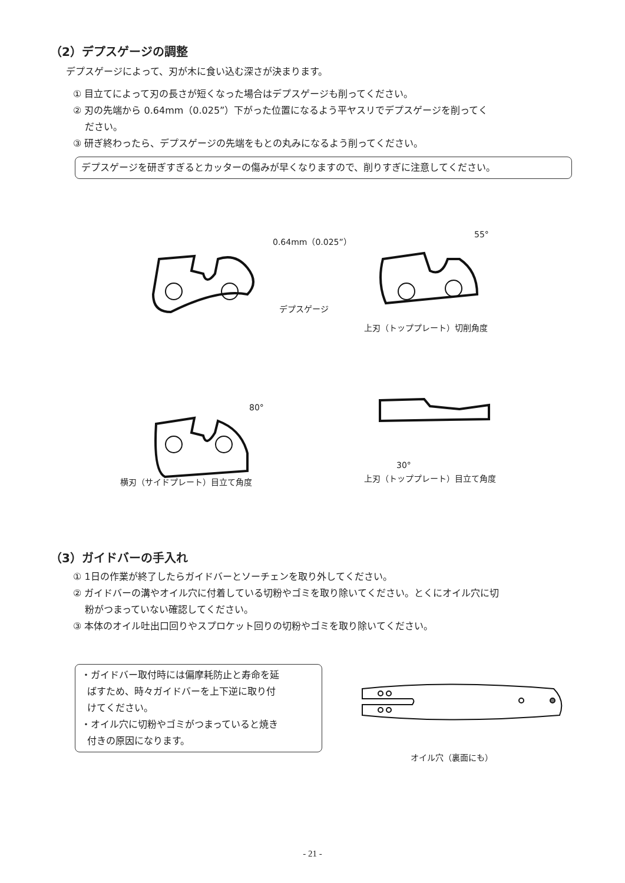（2）デプスゲージの調整
デプスゲージによって、刃が木に食い込む深さが決まります。
① 目立てによって刃の長さが短くなった場合はデプスゲージも削ってください。
② 刃の先端から 0.64mm（0.025”）下がった位置になるよう平ヤスリでデプスゲージを削ってく
ださい。
③ 研ぎ終わったら、デプスゲージの先端をもとの丸みになるよう削ってください。
デプスゲージを研ぎすぎるとカッターの傷みが早くなりますので、削りすぎに注意してください。
0.64mm（0.025”）
デプスゲージ
55°
上刃（トッププレート）切削角度
80°
横刃（サイドプレート）目立て角度
30°
上刃（トッププレート）目立て角度
（3）ガイドバーの手入れ
① 1日の作業が終了したらガイドバーとソーチェンを取り外してください。
② ガイドバーの溝やオイル穴に付着している切粉やゴミを取り除いてください。とくにオイル穴に切
粉がつまっていない確認してください。
③ 本体のオイル吐出口回りやスプロケット回りの切粉やゴミを取り除いてください。
・ガイドバー取付時には偏摩耗防止と寿命を延
ばすため、時々ガイドバーを上下逆に取り付
けてください。
・オイル穴に切粉やゴミがつまっていると焼き
付きの原因になります。
オイル穴（裏面にも）
- 21 -